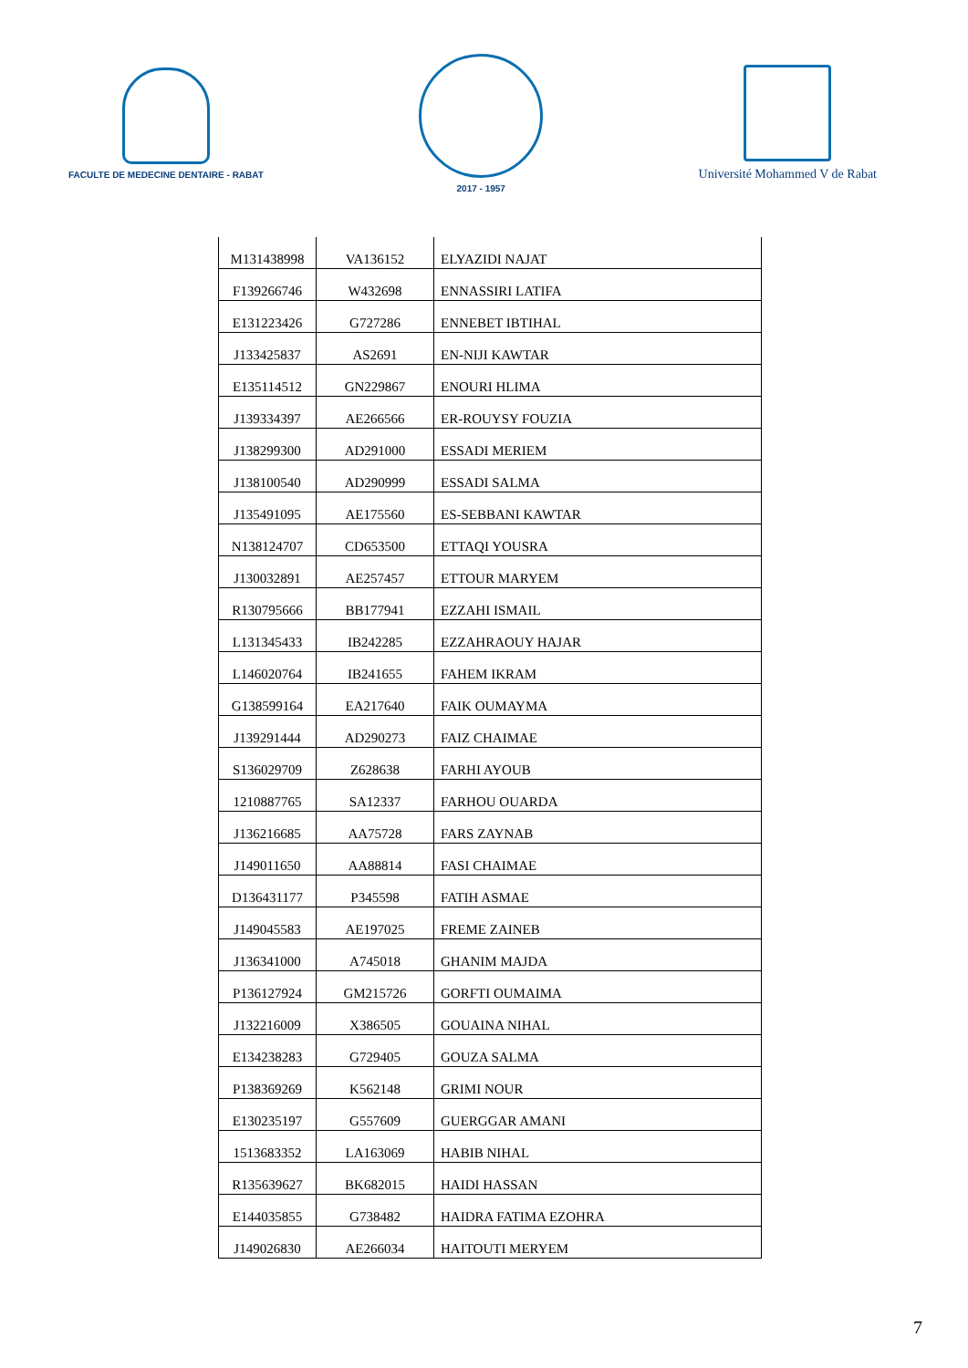FACULTE DE MEDECINE DENTAIRE - RABAT
2017 - 1957
Université Mohammed V de Rabat
| M131438998 | VA136152 | ELYAZIDI NAJAT |
| F139266746 | W432698 | ENNASSIRI LATIFA |
| E131223426 | G727286 | ENNEBET IBTIHAL |
| J133425837 | AS2691 | EN-NIJI KAWTAR |
| E135114512 | GN229867 | ENOURI HLIMA |
| J139334397 | AE266566 | ER-ROUYSY FOUZIA |
| J138299300 | AD291000 | ESSADI MERIEM |
| J138100540 | AD290999 | ESSADI SALMA |
| J135491095 | AE175560 | ES-SEBBANI KAWTAR |
| N138124707 | CD653500 | ETTAQI YOUSRA |
| J130032891 | AE257457 | ETTOUR MARYEM |
| R130795666 | BB177941 | EZZAHI ISMAIL |
| L131345433 | IB242285 | EZZAHRAOUY HAJAR |
| L146020764 | IB241655 | FAHEM IKRAM |
| G138599164 | EA217640 | FAIK OUMAYMA |
| J139291444 | AD290273 | FAIZ CHAIMAE |
| S136029709 | Z628638 | FARHI AYOUB |
| 1210887765 | SA12337 | FARHOU OUARDA |
| J136216685 | AA75728 | FARS ZAYNAB |
| J149011650 | AA88814 | FASI CHAIMAE |
| D136431177 | P345598 | FATIH ASMAE |
| J149045583 | AE197025 | FREME ZAINEB |
| J136341000 | A745018 | GHANIM MAJDA |
| P136127924 | GM215726 | GORFTI OUMAIMA |
| J132216009 | X386505 | GOUAINA NIHAL |
| E134238283 | G729405 | GOUZA SALMA |
| P138369269 | K562148 | GRIMI NOUR |
| E130235197 | G557609 | GUERGGAR AMANI |
| 1513683352 | LA163069 | HABIB NIHAL |
| R135639627 | BK682015 | HAIDI HASSAN |
| E144035855 | G738482 | HAIDRA FATIMA EZOHRA |
| J149026830 | AE266034 | HAITOUTI MERYEM |
7